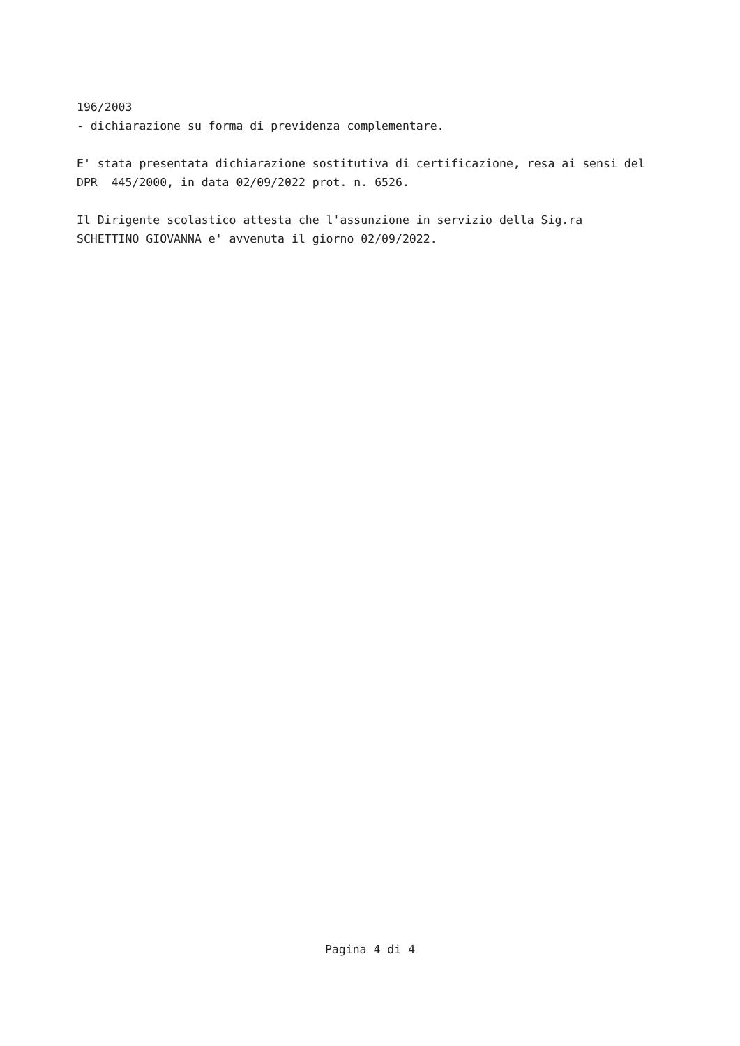196/2003 - dichiarazione su forma di previdenza complementare.
E' stata presentata dichiarazione sostitutiva di certificazione, resa ai sensi del DPR 445/2000, in data 02/09/2022 prot. n. 6526.
Il Dirigente scolastico attesta che l'assunzione in servizio della Sig.ra SCHETTINO GIOVANNA e' avvenuta il giorno 02/09/2022.
Pagina 4 di 4